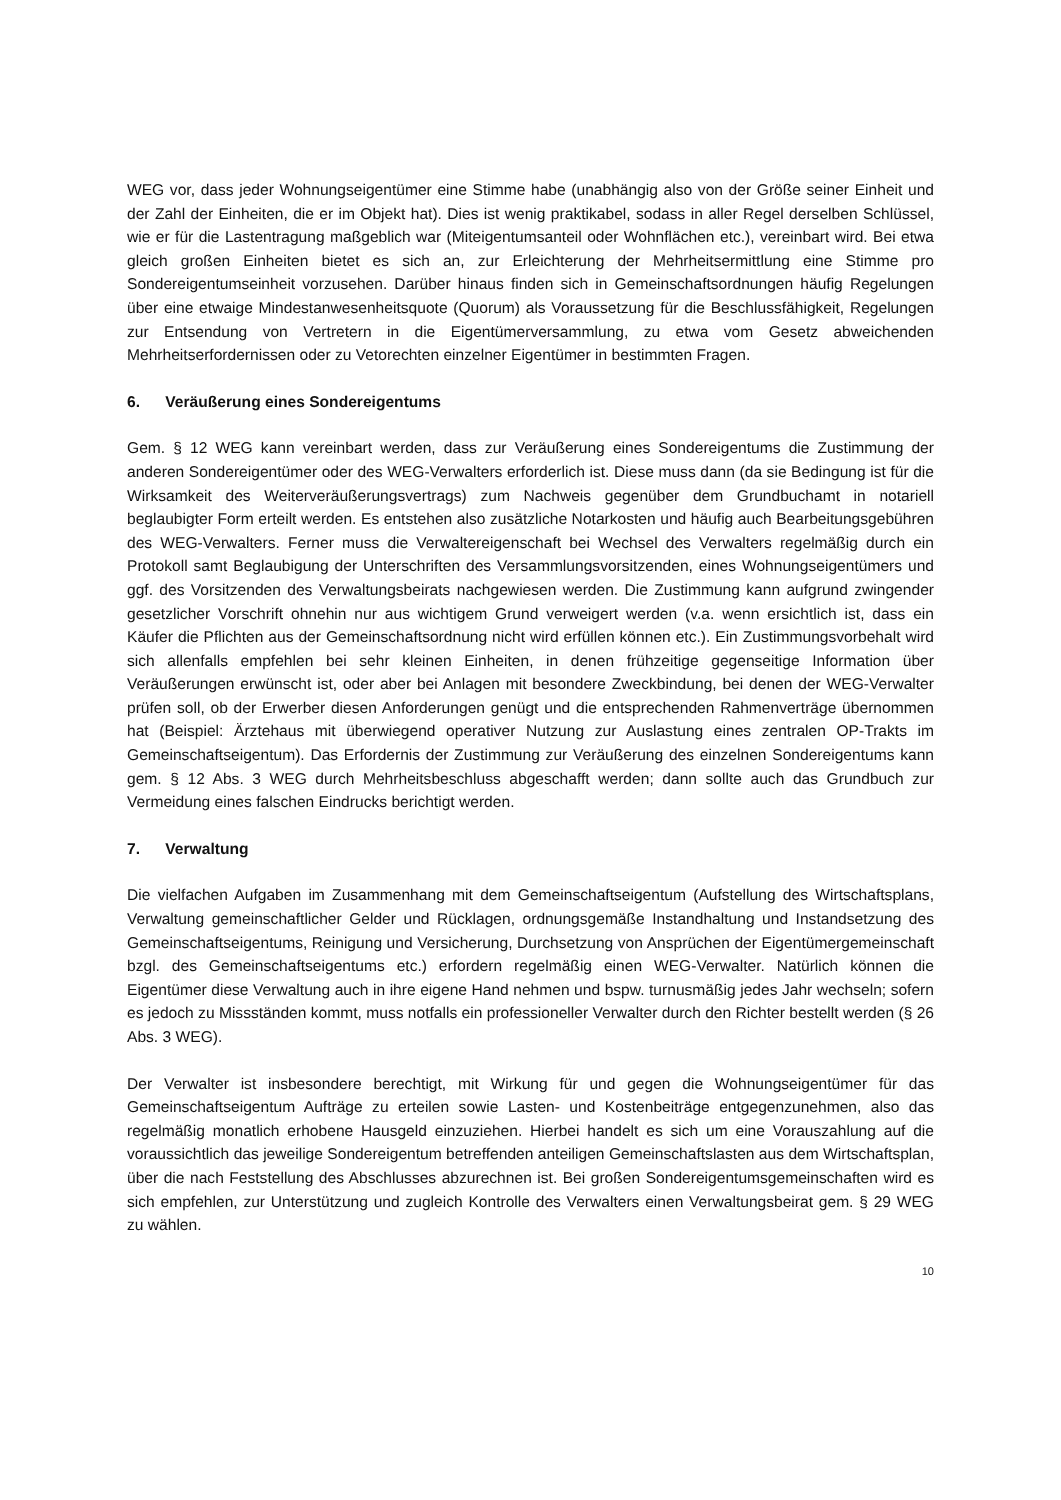WEG vor, dass jeder Wohnungseigentümer eine Stimme habe (unabhängig also von der Größe seiner Einheit und der Zahl der Einheiten, die er im Objekt hat). Dies ist wenig praktikabel, sodass in aller Regel derselben Schlüssel, wie er für die Lastentragung maßgeblich war (Miteigentumsanteil oder Wohnflächen etc.), vereinbart wird. Bei etwa gleich großen Einheiten bietet es sich an, zur Erleichterung der Mehrheitsermittlung eine Stimme pro Sondereigentumseinheit vorzusehen. Darüber hinaus finden sich in Gemeinschaftsordnungen häufig Regelungen über eine etwaige Mindestanwesenheitsquote (Quorum) als Voraussetzung für die Beschlussfähigkeit, Regelungen zur Entsendung von Vertretern in die Eigentümerversammlung, zu etwa vom Gesetz abweichenden Mehrheitserfordernissen oder zu Vetorechten einzelner Eigentümer in bestimmten Fragen.
6. Veräußerung eines Sondereigentums
Gem. § 12 WEG kann vereinbart werden, dass zur Veräußerung eines Sondereigentums die Zustimmung der anderen Sondereigentümer oder des WEG-Verwalters erforderlich ist. Diese muss dann (da sie Bedingung ist für die Wirksamkeit des Weiterveräußerungsvertrags) zum Nachweis gegenüber dem Grundbuchamt in notariell beglaubigter Form erteilt werden. Es entstehen also zusätzliche Notarkosten und häufig auch Bearbeitungsgebühren des WEG-Verwalters. Ferner muss die Verwaltereigenschaft bei Wechsel des Verwalters regelmäßig durch ein Protokoll samt Beglaubigung der Unterschriften des Versammlungsvorsitzenden, eines Wohnungseigentümers und ggf. des Vorsitzenden des Verwaltungsbeirats nachgewiesen werden. Die Zustimmung kann aufgrund zwingender gesetzlicher Vorschrift ohnehin nur aus wichtigem Grund verweigert werden (v.a. wenn ersichtlich ist, dass ein Käufer die Pflichten aus der Gemeinschaftsordnung nicht wird erfüllen können etc.). Ein Zustimmungsvorbehalt wird sich allenfalls empfehlen bei sehr kleinen Einheiten, in denen frühzeitige gegenseitige Information über Veräußerungen erwünscht ist, oder aber bei Anlagen mit besondere Zweckbindung, bei denen der WEG-Verwalter prüfen soll, ob der Erwerber diesen Anforderungen genügt und die entsprechenden Rahmenverträge übernommen hat (Beispiel: Ärztehaus mit überwiegend operativer Nutzung zur Auslastung eines zentralen OP-Trakts im Gemeinschaftseigentum). Das Erfordernis der Zustimmung zur Veräußerung des einzelnen Sondereigentums kann gem. § 12 Abs. 3 WEG durch Mehrheitsbeschluss abgeschafft werden; dann sollte auch das Grundbuch zur Vermeidung eines falschen Eindrucks berichtigt werden.
7. Verwaltung
Die vielfachen Aufgaben im Zusammenhang mit dem Gemeinschaftseigentum (Aufstellung des Wirtschaftsplans, Verwaltung gemeinschaftlicher Gelder und Rücklagen, ordnungsgemäße Instandhaltung und Instandsetzung des Gemeinschaftseigentums, Reinigung und Versicherung, Durchsetzung von Ansprüchen der Eigentümergemeinschaft bzgl. des Gemeinschaftseigentums etc.) erfordern regelmäßig einen WEG-Verwalter. Natürlich können die Eigentümer diese Verwaltung auch in ihre eigene Hand nehmen und bspw. turnusmäßig jedes Jahr wechseln; sofern es jedoch zu Missständen kommt, muss notfalls ein professioneller Verwalter durch den Richter bestellt werden (§ 26 Abs. 3 WEG).
Der Verwalter ist insbesondere berechtigt, mit Wirkung für und gegen die Wohnungseigentümer für das Gemeinschaftseigentum Aufträge zu erteilen sowie Lasten- und Kostenbeiträge entgegenzunehmen, also das regelmäßig monatlich erhobene Hausgeld einzuziehen. Hierbei handelt es sich um eine Vorauszahlung auf die voraussichtlich das jeweilige Sondereigentum betreffenden anteiligen Gemeinschaftslasten aus dem Wirtschaftsplan, über die nach Feststellung des Abschlusses abzurechnen ist. Bei großen Sondereigentumsgemeinschaften wird es sich empfehlen, zur Unterstützung und zugleich Kontrolle des Verwalters einen Verwaltungsbeirat gem. § 29 WEG zu wählen.
10